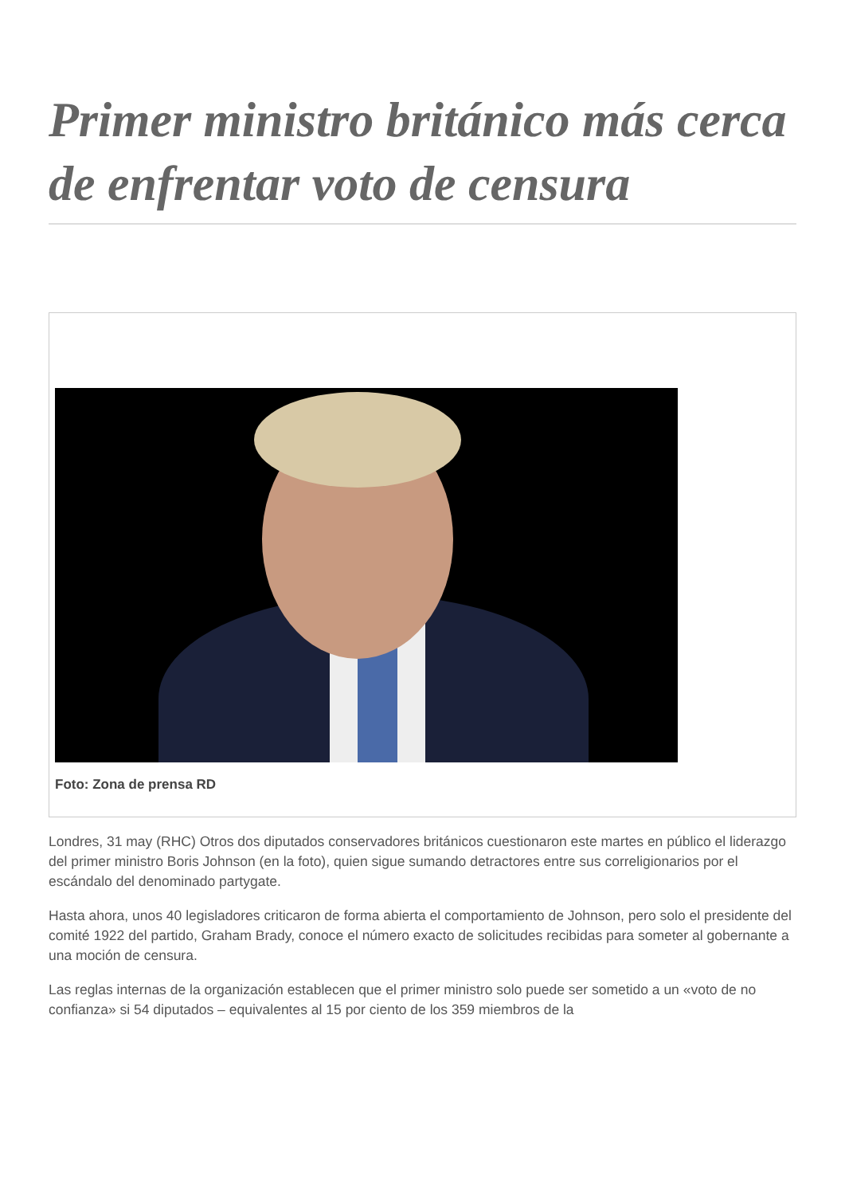Primer ministro británico más cerca de enfrentar voto de censura
Foto: Zona de prensa RD
Londres, 31 may (RHC) Otros dos diputados conservadores británicos cuestionaron este martes en público el liderazgo del primer ministro Boris Johnson (en la foto), quien sigue sumando detractores entre sus correligionarios por el escándalo del denominado partygate.
Hasta ahora, unos 40 legisladores criticaron de forma abierta el comportamiento de Johnson, pero solo el presidente del comité 1922 del partido, Graham Brady, conoce el número exacto de solicitudes recibidas para someter al gobernante a una moción de censura.
Las reglas internas de la organización establecen que el primer ministro solo puede ser sometido a un «voto de no confianza» si 54 diputados – equivalentes al 15 por ciento de los 359 miembros de la